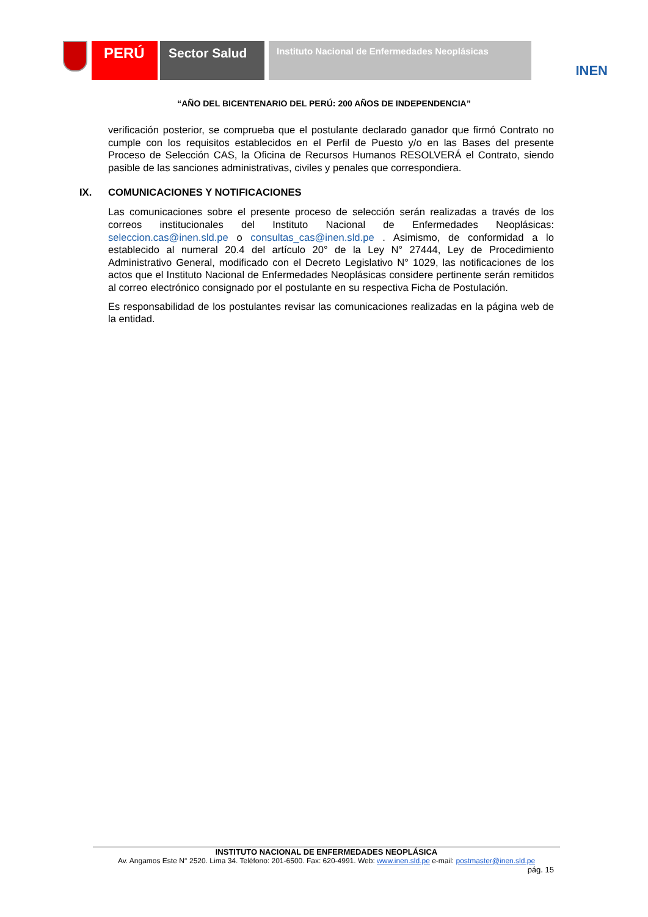PERÚ Sector Salud
Instituto Nacional de Enfermedades Neoplásicas
INEN
“AÑO DEL BICENTENARIO DEL PERÚ: 200 AÑOS DE INDEPENDENCIA”
verificación posterior, se comprueba que el postulante declarado ganador que firmó Contrato no cumple con los requisitos establecidos en el Perfil de Puesto y/o en las Bases del presente Proceso de Selección CAS, la Oficina de Recursos Humanos RESOLVERÁ el Contrato, siendo pasible de las sanciones administrativas, civiles y penales que correspondiera.
IX. COMUNICACIONES Y NOTIFICACIONES
Las comunicaciones sobre el presente proceso de selección serán realizadas a través de los correos institucionales del Instituto Nacional de Enfermedades Neoplásicas: seleccion.cas@inen.sld.pe o consultas_cas@inen.sld.pe . Asimismo, de conformidad a lo establecido al numeral 20.4 del artículo 20° de la Ley N° 27444, Ley de Procedimiento Administrativo General, modificado con el Decreto Legislativo N° 1029, las notificaciones de los actos que el Instituto Nacional de Enfermedades Neoplásicas considere pertinente serán remitidos al correo electrónico consignado por el postulante en su respectiva Ficha de Postulación.
Es responsabilidad de los postulantes revisar las comunicaciones realizadas en la página web de la entidad.
INSTITUTO NACIONAL DE ENFERMEDADES NEOPLÁSICA
Av. Angamos Este N° 2520. Lima 34. Teléfono: 201-6500. Fax: 620-4991. Web: www.inen.sld.pe e-mail: postmaster@inen.sld.pe
pág. 15